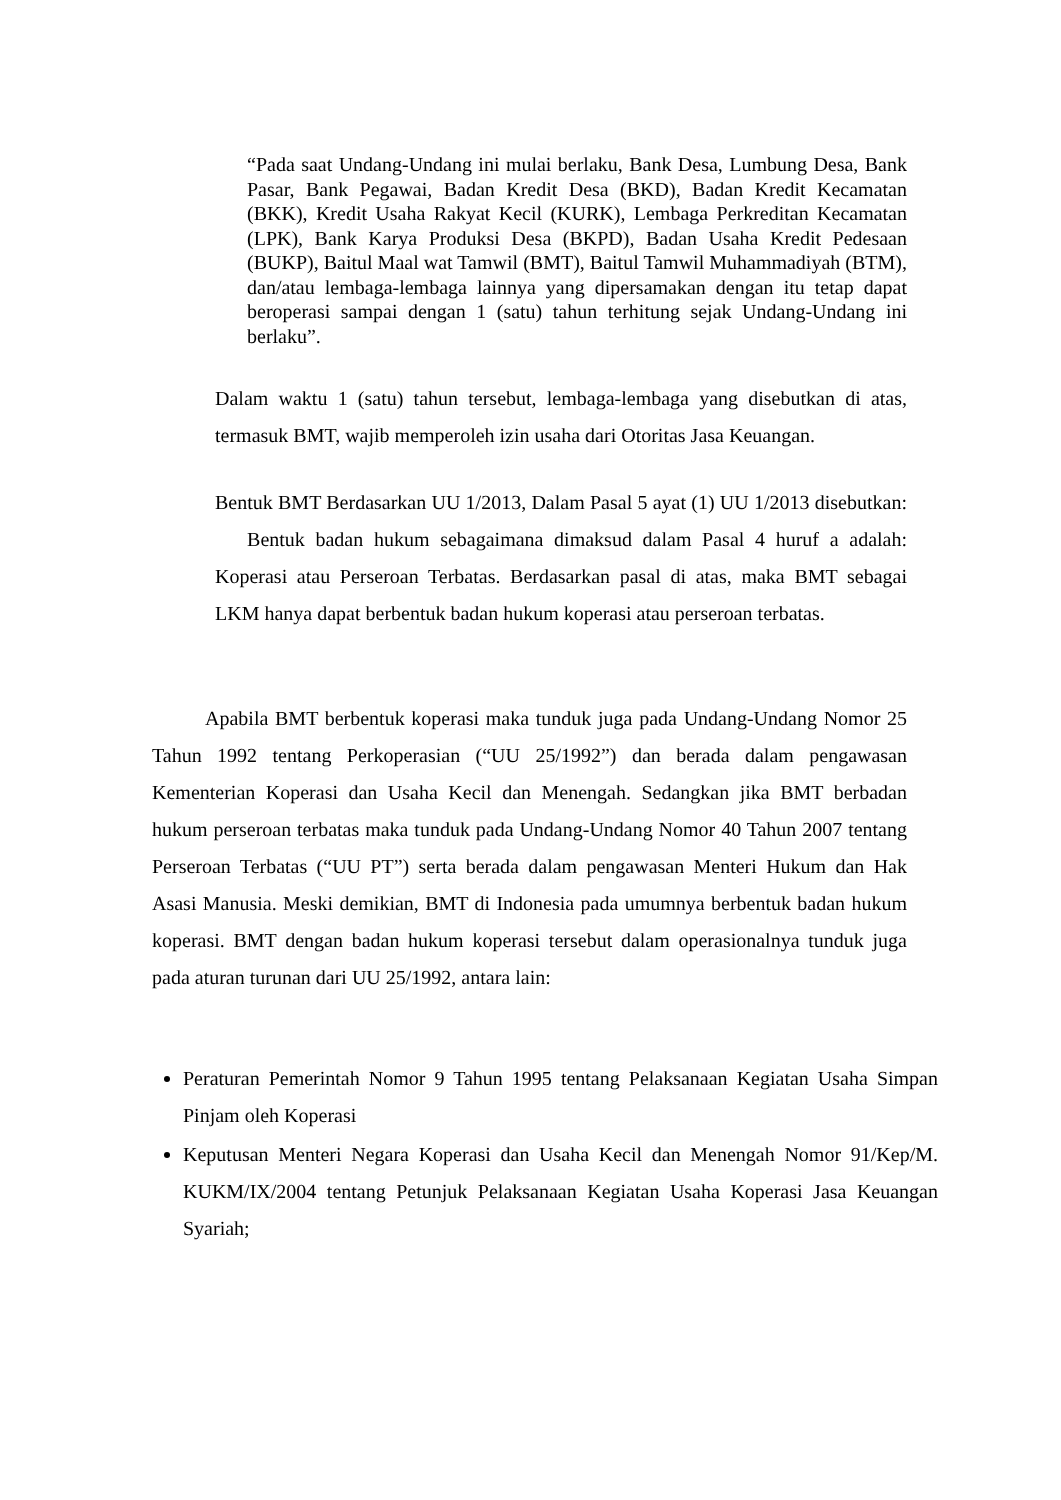“Pada saat Undang-Undang ini mulai berlaku, Bank Desa, Lumbung Desa, Bank Pasar, Bank Pegawai, Badan Kredit Desa (BKD), Badan Kredit Kecamatan (BKK), Kredit Usaha Rakyat Kecil (KURK), Lembaga Perkreditan Kecamatan (LPK), Bank Karya Produksi Desa (BKPD), Badan Usaha Kredit Pedesaan (BUKP), Baitul Maal wat Tamwil (BMT), Baitul Tamwil Muhammadiyah (BTM), dan/atau lembaga-lembaga lainnya yang dipersamakan dengan itu tetap dapat beroperasi sampai dengan 1 (satu) tahun terhitung sejak Undang-Undang ini berlaku”.
Dalam waktu 1 (satu) tahun tersebut, lembaga-lembaga yang disebutkan di atas, termasuk BMT, wajib memperoleh izin usaha dari Otoritas Jasa Keuangan.
Bentuk BMT Berdasarkan UU 1/2013, Dalam Pasal 5 ayat (1) UU 1/2013 disebutkan: Bentuk badan hukum sebagaimana dimaksud dalam Pasal 4 huruf a adalah: Koperasi atau Perseroan Terbatas. Berdasarkan pasal di atas, maka BMT sebagai LKM hanya dapat berbentuk badan hukum koperasi atau perseroan terbatas.
Apabila BMT berbentuk koperasi maka tunduk juga pada Undang-Undang Nomor 25 Tahun 1992 tentang Perkoperasian (“UU 25/1992”) dan berada dalam pengawasan Kementerian Koperasi dan Usaha Kecil dan Menengah. Sedangkan jika BMT berbadan hukum perseroan terbatas maka tunduk pada Undang-Undang Nomor 40 Tahun 2007 tentang Perseroan Terbatas (“UU PT”) serta berada dalam pengawasan Menteri Hukum dan Hak Asasi Manusia. Meski demikian, BMT di Indonesia pada umumnya berbentuk badan hukum koperasi. BMT dengan badan hukum koperasi tersebut dalam operasionalnya tunduk juga pada aturan turunan dari UU 25/1992, antara lain:
Peraturan Pemerintah Nomor 9 Tahun 1995 tentang Pelaksanaan Kegiatan Usaha Simpan Pinjam oleh Koperasi
Keputusan Menteri Negara Koperasi dan Usaha Kecil dan Menengah Nomor 91/Kep/M. KUKM/IX/2004 tentang Petunjuk Pelaksanaan Kegiatan Usaha Koperasi Jasa Keuangan Syariah;